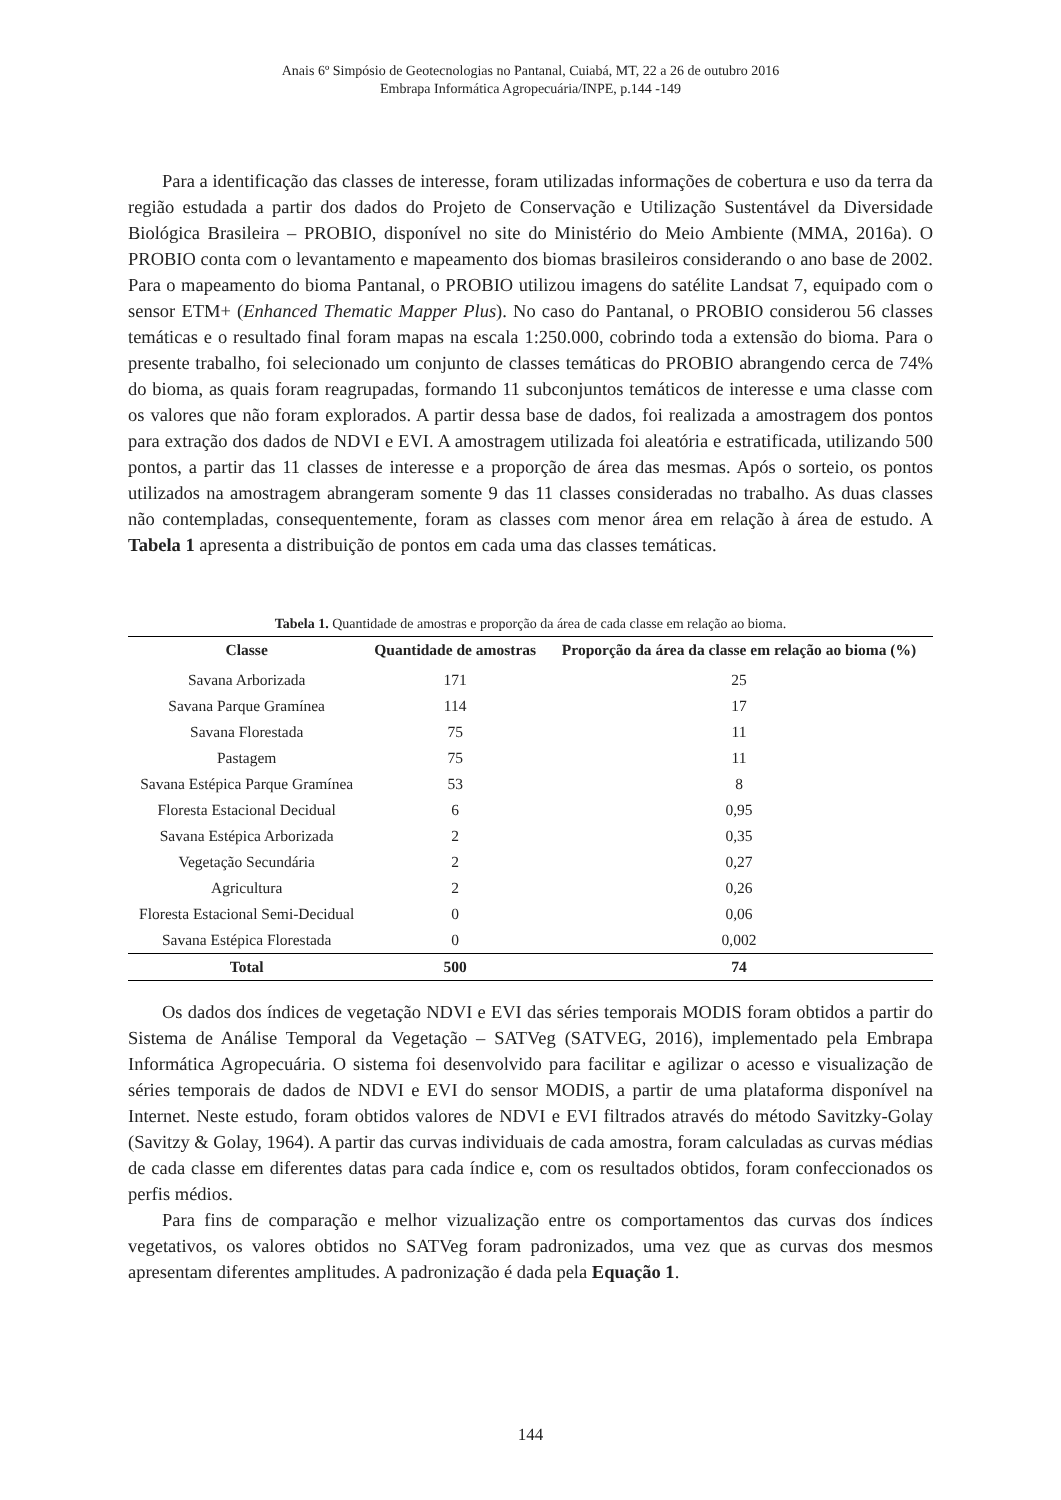Anais 6º Simpósio de Geotecnologias no Pantanal, Cuiabá, MT, 22 a 26 de outubro 2016
Embrapa Informática Agropecuária/INPE, p.144 -149
Para a identificação das classes de interesse, foram utilizadas informações de cobertura e uso da terra da região estudada a partir dos dados do Projeto de Conservação e Utilização Sustentável da Diversidade Biológica Brasileira – PROBIO, disponível no site do Ministério do Meio Ambiente (MMA, 2016a). O PROBIO conta com o levantamento e mapeamento dos biomas brasileiros considerando o ano base de 2002. Para o mapeamento do bioma Pantanal, o PROBIO utilizou imagens do satélite Landsat 7, equipado com o sensor ETM+ (Enhanced Thematic Mapper Plus). No caso do Pantanal, o PROBIO considerou 56 classes temáticas e o resultado final foram mapas na escala 1:250.000, cobrindo toda a extensão do bioma. Para o presente trabalho, foi selecionado um conjunto de classes temáticas do PROBIO abrangendo cerca de 74% do bioma, as quais foram reagrupadas, formando 11 subconjuntos temáticos de interesse e uma classe com os valores que não foram explorados. A partir dessa base de dados, foi realizada a amostragem dos pontos para extração dos dados de NDVI e EVI. A amostragem utilizada foi aleatória e estratificada, utilizando 500 pontos, a partir das 11 classes de interesse e a proporção de área das mesmas. Após o sorteio, os pontos utilizados na amostragem abrangeram somente 9 das 11 classes consideradas no trabalho. As duas classes não contempladas, consequentemente, foram as classes com menor área em relação à área de estudo. A Tabela 1 apresenta a distribuição de pontos em cada uma das classes temáticas.
Tabela 1. Quantidade de amostras e proporção da área de cada classe em relação ao bioma.
| Classe | Quantidade de amostras | Proporção da área da classe em relação ao bioma (%) |
| --- | --- | --- |
| Savana Arborizada | 171 | 25 |
| Savana Parque Gramínea | 114 | 17 |
| Savana Florestada | 75 | 11 |
| Pastagem | 75 | 11 |
| Savana Estépica Parque Gramínea | 53 | 8 |
| Floresta Estacional Decidual | 6 | 0,95 |
| Savana Estépica Arborizada | 2 | 0,35 |
| Vegetação Secundária | 2 | 0,27 |
| Agricultura | 2 | 0,26 |
| Floresta Estacional Semi-Decidual | 0 | 0,06 |
| Savana Estépica Florestada | 0 | 0,002 |
| Total | 500 | 74 |
Os dados dos índices de vegetação NDVI e EVI das séries temporais MODIS foram obtidos a partir do Sistema de Análise Temporal da Vegetação – SATVeg (SATVEG, 2016), implementado pela Embrapa Informática Agropecuária. O sistema foi desenvolvido para facilitar e agilizar o acesso e visualização de séries temporais de dados de NDVI e EVI do sensor MODIS, a partir de uma plataforma disponível na Internet. Neste estudo, foram obtidos valores de NDVI e EVI filtrados através do método Savitzky-Golay (Savitzy & Golay, 1964). A partir das curvas individuais de cada amostra, foram calculadas as curvas médias de cada classe em diferentes datas para cada índice e, com os resultados obtidos, foram confeccionados os perfis médios.
Para fins de comparação e melhor vizualização entre os comportamentos das curvas dos índices vegetativos, os valores obtidos no SATVeg foram padronizados, uma vez que as curvas dos mesmos apresentam diferentes amplitudes. A padronização é dada pela Equação 1.
144